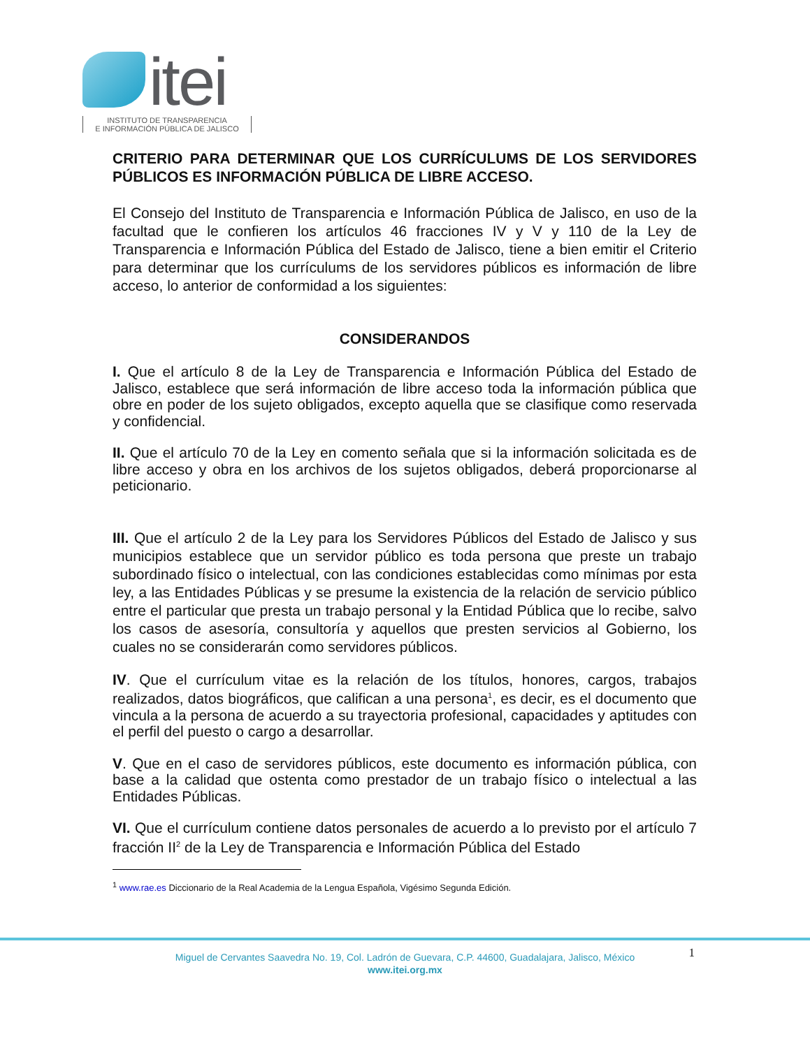itei
INSTITUTO DE TRANSPARENCIA
E INFORMACIÓN PÚBLICA DE JALISCO
CRITERIO PARA DETERMINAR QUE LOS CURRÍCULUMS DE LOS SERVIDORES PÚBLICOS ES INFORMACIÓN PÚBLICA DE LIBRE ACCESO.
El Consejo del Instituto de Transparencia e Información Pública de Jalisco, en uso de la facultad que le confieren los artículos 46 fracciones IV y V y 110 de la Ley de Transparencia e Información Pública del Estado de Jalisco, tiene a bien emitir el Criterio para determinar que los currículums de los servidores públicos es información de libre acceso, lo anterior de conformidad a los siguientes:
CONSIDERANDOS
I. Que el artículo 8 de la Ley de Transparencia e Información Pública del Estado de Jalisco, establece que será información de libre acceso toda la información pública que obre en poder de los sujeto obligados, excepto aquella que se clasifique como reservada y confidencial.
II. Que el artículo 70 de la Ley en comento señala que si la información solicitada es de libre acceso y obra en los archivos de los sujetos obligados, deberá proporcionarse al peticionario.
III. Que el artículo 2 de la Ley para los Servidores Públicos del Estado de Jalisco y sus municipios establece que un servidor público es toda persona que preste un trabajo subordinado físico o intelectual, con las condiciones establecidas como mínimas por esta ley, a las Entidades Públicas y se presume la existencia de la relación de servicio público entre el particular que presta un trabajo personal y la Entidad Pública que lo recibe, salvo los casos de asesoría, consultoría y aquellos que presten servicios al Gobierno, los cuales no se considerarán como servidores públicos.
IV. Que el currículum vitae es la relación de los títulos, honores, cargos, trabajos realizados, datos biográficos, que califican a una persona<sup>1</sup>, es decir, es el documento que vincula a la persona de acuerdo a su trayectoria profesional, capacidades y aptitudes con el perfil del puesto o cargo a desarrollar.
V. Que en el caso de servidores públicos, este documento es información pública, con base a la calidad que ostenta como prestador de un trabajo físico o intelectual a las Entidades Públicas.
VI. Que el currículum contiene datos personales de acuerdo a lo previsto por el artículo 7 fracción II<sup>2</sup> de la Ley de Transparencia e Información Pública del Estado
<sup>1</sup> www.rae.es Diccionario de la Real Academia de la Lengua Española, Vigésimo Segunda Edición.
1
Miguel de Cervantes Saavedra No. 19, Col. Ladrón de Guevara, C.P. 44600, Guadalajara, Jalisco, México
www.itei.org.mx